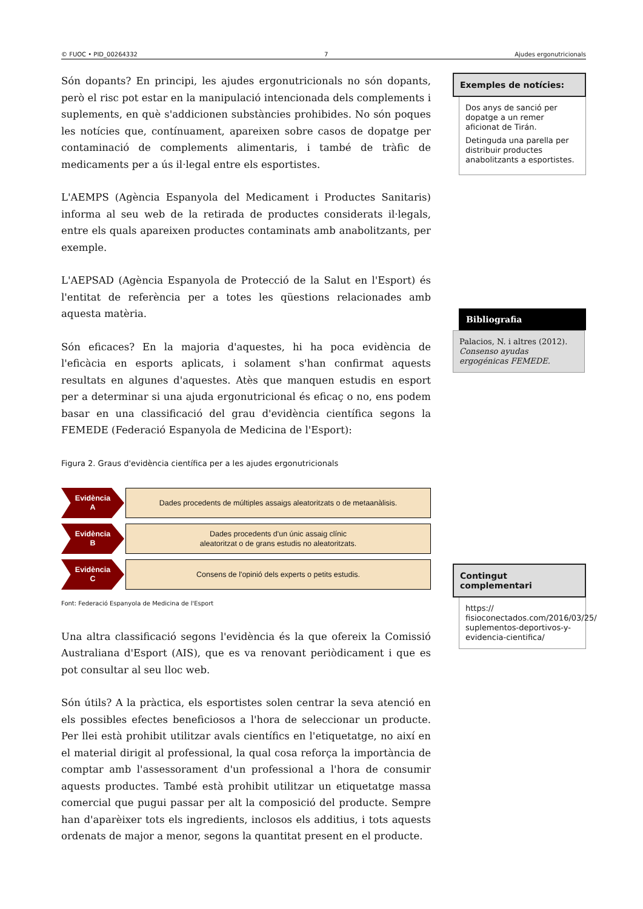© FUOC • PID_00264332 7 Ajudes ergonutricionals
Són dopants? En principi, les ajudes ergonutricionals no són dopants, però el risc pot estar en la manipulació intencionada dels complements i suplements, en què s'addicionen substàncies prohibides. No són poques les notícies que, contínuament, apareixen sobre casos de dopatge per contaminació de complements alimentaris, i també de tràfic de medicaments per a ús il·legal entre els esportistes.
L'AEMPS (Agència Espanyola del Medicament i Productes Sanitaris) informa al seu web de la retirada de productes considerats il·legals, entre els quals apareixen productes contaminats amb anabolitzants, per exemple.
L'AEPSAD (Agència Espanyola de Protecció de la Salut en l'Esport) és l'entitat de referència per a totes les qüestions relacionades amb aquesta matèria.
Són eficaces? En la majoria d'aquestes, hi ha poca evidència de l'eficàcia en esports aplicats, i solament s'han confirmat aquests resultats en algunes d'aquestes. Atès que manquen estudis en esport per a determinar si una ajuda ergonutricional és eficaç o no, ens podem basar en una classificació del grau d'evidència científica segons la FEMEDE (Federació Espanyola de Medicina de l'Esport):
Figura 2. Graus d'evidència científica per a les ajudes ergonutricionals
Evidència
A
Dades procedents de múltiples assaigs aleatoritzats o de metaanàlisis.
Evidència
B
Dades procedents d'un únic assaig clínic
aleatoritzat o de grans estudis no aleatoritzats.
Evidència
C
Consens de l'opinió dels experts o petits estudis.
Font: Federació Espanyola de Medicina de l'Esport
Una altra classificació segons l'evidència és la que ofereix la Comissió Australiana d'Esport (AIS), que es va renovant periòdicament i que es pot consultar al seu lloc web.
Són útils? A la pràctica, els esportistes solen centrar la seva atenció en els possibles efectes beneficiosos a l'hora de seleccionar un producte. Per llei està prohibit utilitzar avals científics en l'etiquetatge, no així en el material dirigit al professional, la qual cosa reforça la importància de comptar amb l'assessorament d'un professional a l'hora de consumir aquests productes. També està prohibit utilitzar un etiquetatge massa comercial que pugui passar per alt la composició del producte. Sempre han d'aparèixer tots els ingredients, inclosos els additius, i tots aquests ordenats de major a menor, segons la quantitat present en el producte.
Exemples de notícies:
Dos anys de sanció per dopatge a un remer aficionat de Tirán.
Detinguda una parella per distribuir productes anabolitzants a esportistes.
Bibliografia
Palacios, N. i altres (2012). Consenso ayudas ergogénicas FEMEDE.
Contingut complementari
https://
fisioconectados.com/2016/03/25/
suplementos-deportivos-y-evidencia-cientifica/